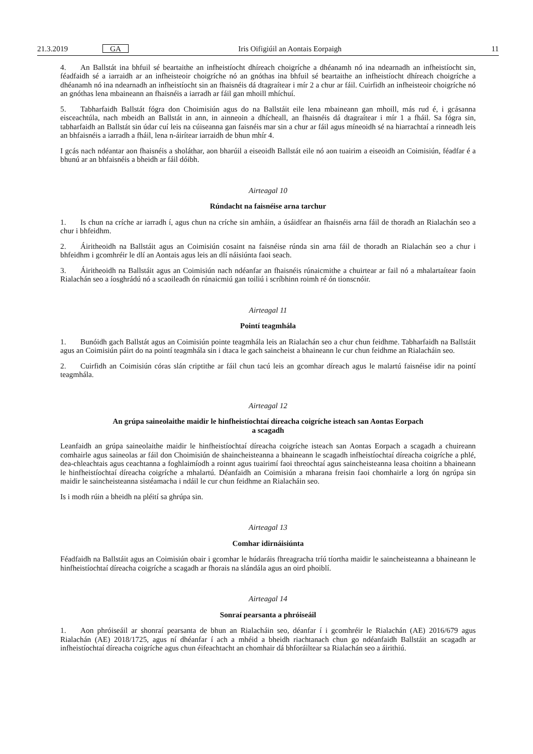21.3.2019 GA Iris Oifigiúil an Aontais Eorpaigh 11
4. An Ballstát ina bhfuil sé beartaithe an infheistíocht dhíreach choigríche a dhéanamh nó ina ndearnadh an infheistíocht sin, féadfaidh sé a iarraidh ar an infheisteoir choigríche nó an gnóthas ina bhfuil sé beartaithe an infheistíocht dhíreach choigríche a dhéanamh nó ina ndearnadh an infheistíocht sin an fhaisnéis dá dtagraítear i mír 2 a chur ar fáil. Cuirfidh an infheisteoir choigríche nó an gnóthas lena mbaineann an fhaisnéis a iarradh ar fáil gan mhoill mhíchuí.
5. Tabharfaidh Ballstát fógra don Choimisiún agus do na Ballstáit eile lena mbaineann gan mhoill, más rud é, i gcásanna eisceachtúla, nach mbeidh an Ballstát in ann, in ainneoin a dhícheall, an fhaisnéis dá dtagraítear i mír 1 a fháil. Sa fógra sin, tabharfaidh an Ballstát sin údar cuí leis na cúiseanna gan faisnéis mar sin a chur ar fáil agus míneoidh sé na hiarrachtaí a rinneadh leis an bhfaisnéis a iarradh a fháil, lena n-áirítear iarraidh de bhun mhír 4.
I gcás nach ndéantar aon fhaisnéis a sholáthar, aon bharúil a eiseoidh Ballstát eile nó aon tuairim a eiseoidh an Coimisiún, féadfar é a bhunú ar an bhfaisnéis a bheidh ar fáil dóibh.
Airteagal 10
Rúndacht na faisnéise arna tarchur
1. Is chun na críche ar iarradh í, agus chun na críche sin amháin, a úsáidfear an fhaisnéis arna fáil de thoradh an Rialachán seo a chur i bhfeidhm.
2. Áiritheoidh na Ballstáit agus an Coimisiún cosaint na faisnéise rúnda sin arna fáil de thoradh an Rialachán seo a chur i bhfeidhm i gcomhréir le dlí an Aontais agus leis an dlí náisiúnta faoi seach.
3. Áiritheoidh na Ballstáit agus an Coimisiún nach ndéanfar an fhaisnéis rúnaicmithe a chuirtear ar fail nó a mhalartaítear faoin Rialachán seo a íosghrádú nó a scaoileadh ón rúnaicmiú gan toiliú i scríbhinn roimh ré ón tionscnóir.
Airteagal 11
Pointí teagmhála
1. Bunóidh gach Ballstát agus an Coimisiún pointe teagmhála leis an Rialachán seo a chur chun feidhme. Tabharfaidh na Ballstáit agus an Coimisiún páirt do na pointí teagmhála sin i dtaca le gach saincheist a bhaineann le cur chun feidhme an Rialacháin seo.
2. Cuirfidh an Coimisiún córas slán criptithe ar fáil chun tacú leis an gcomhar díreach agus le malartú faisnéise idir na pointí teagmhála.
Airteagal 12
An grúpa saineolaithe maidir le hinfheistíochtaí díreacha coigríche isteach san Aontas Eorpach
a scagadh
Leanfaidh an grúpa saineolaithe maidir le hinfheistíochtaí díreacha coigríche isteach san Aontas Eorpach a scagadh a chuireann comhairle agus saineolas ar fáil don Choimisiún de shaincheisteanna a bhaineann le scagadh infheistíochtaí díreacha coigríche a phlé, dea-chleachtais agus ceachtanna a foghlaimíodh a roinnt agus tuairimí faoi threochtaí agus saincheisteanna leasa choitinn a bhaineann le hinfheistíochtaí díreacha coigríche a mhalartú. Déanfaidh an Coimisiún a mharana freisin faoi chomhairle a lorg ón ngrúpa sin maidir le saincheisteanna sistéamacha i ndáil le cur chun feidhme an Rialacháin seo.
Is i modh rúin a bheidh na pléití sa ghrúpa sin.
Airteagal 13
Comhar idirnáisiúnta
Féadfaidh na Ballstáit agus an Coimisiún obair i gcomhar le húdaráis fhreagracha tríú tíortha maidir le saincheisteanna a bhaineann le hinfheistíochtaí díreacha coigríche a scagadh ar fhorais na slándála agus an oird phoiblí.
Airteagal 14
Sonraí pearsanta a phróiseáil
1. Aon phróiseáil ar shonraí pearsanta de bhun an Rialacháin seo, déanfar í i gcomhréir le Rialachán (AE) 2016/679 agus Rialachán (AE) 2018/1725, agus ní dhéanfar í ach a mhéid a bheidh riachtanach chun go ndéanfaidh Ballstáit an scagadh ar infheistíochtaí díreacha coigríche agus chun éifeachtacht an chomhair dá bhforáiltear sa Rialachán seo a áirithiú.